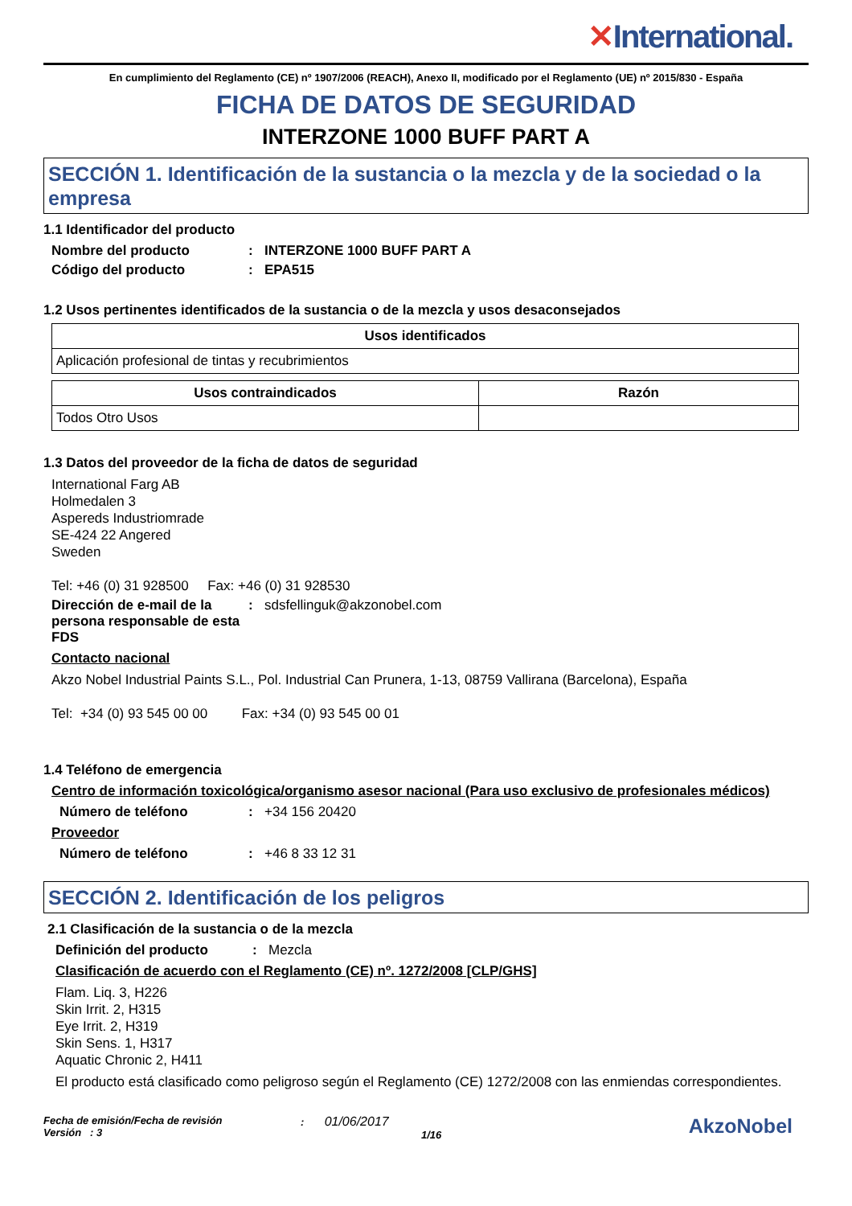✕International.
En cumplimiento del Reglamento (CE) nº 1907/2006 (REACH), Anexo II, modificado por el Reglamento (UE) nº 2015/830 - España
FICHA DE DATOS DE SEGURIDAD
INTERZONE 1000 BUFF PART A
SECCIÓN 1. Identificación de la sustancia o la mezcla y de la sociedad o la empresa
1.1 Identificador del producto
Nombre del producto : INTERZONE 1000 BUFF PART A
Código del producto : EPA515
1.2 Usos pertinentes identificados de la sustancia o de la mezcla y usos desaconsejados
| Usos identificados |
| --- |
| Aplicación profesional de tintas y recubrimientos |
| Usos contraindicados | Razón |
| --- | --- |
| Todos Otro Usos | |
1.3 Datos del proveedor de la ficha de datos de seguridad
International Farg AB
Holmedalen 3
Aspereds Industriomrade
SE-424 22 Angered
Sweden
Tel: +46 (0) 31 928500 Fax: +46 (0) 31 928530
Dirección de e-mail de la persona responsable de esta FDS
:
sdsfellinguk@akzonobel.com
Contacto nacional
Akzo Nobel Industrial Paints S.L., Pol. Industrial Can Prunera, 1-13, 08759 Vallirana (Barcelona), España
Tel: +34 (0) 93 545 00 00 Fax: +34 (0) 93 545 00 01
1.4 Teléfono de emergencia
Centro de información toxicológica/organismo asesor nacional (Para uso exclusivo de profesionales médicos)
Número de teléfono :
+34 156 20420
Proveedor
Número de teléfono :
+46 8 33 12 31
SECCIÓN 2. Identificación de los peligros
2.1 Clasificación de la sustancia o de la mezcla
Definición del producto :
Mezcla
Clasificación de acuerdo con el Reglamento (CE) nº. 1272/2008 [CLP/GHS]
Flam. Liq. 3, H226
Skin Irrit. 2, H315
Eye Irrit. 2, H319
Skin Sens. 1, H317
Aquatic Chronic 2, H411
El producto está clasificado como peligroso según el Reglamento (CE) 1272/2008 con las enmiendas correspondientes.
Fecha de emisión/Fecha de revisión
Versión : 3
: 01/06/2017
1/16
AkzoNobel